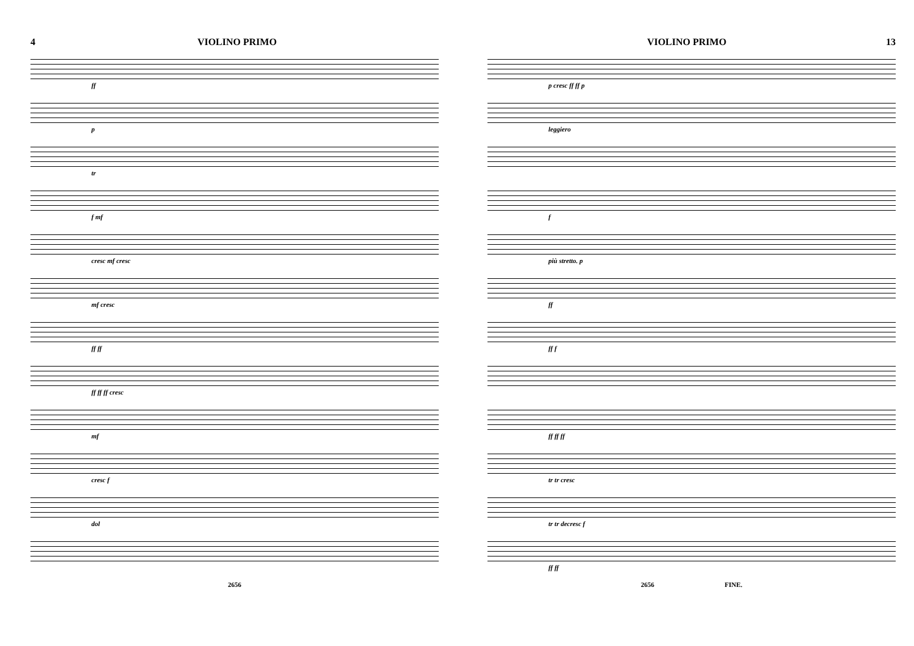4 VIOLINO PRIMO
ff
p
tr
f mf
cresc mf cresc
mf cresc
ff ff
ff ff ff cresc
mf
cresc f
dol
2656
VIOLINO PRIMO 13
p cresc ff ff p
leggiero
f
più stretto. p
ff
ff f
ff ff ff
tr tr cresc
tr tr decresc f
ff ff
2656 FINE.